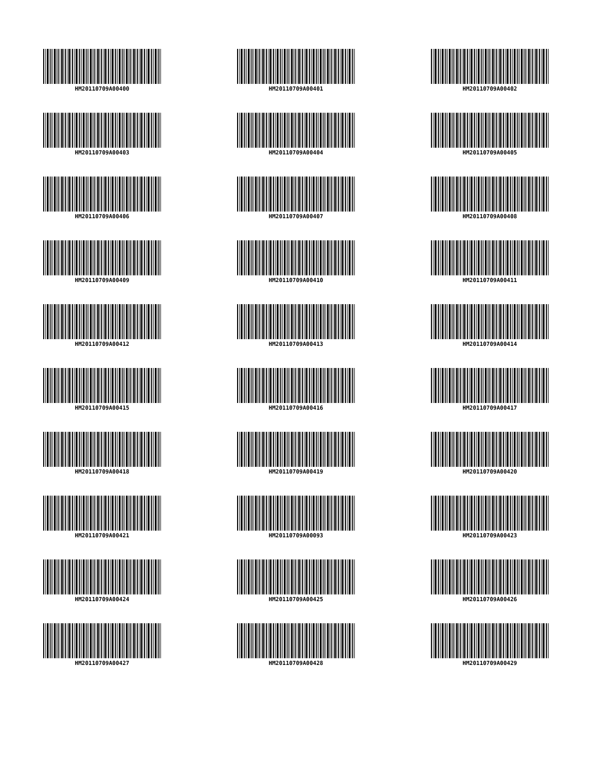HM20110709A00400
HM20110709A00401
HM20110709A00402
HM20110709A00403
HM20110709A00404
HM20110709A00405
HM20110709A00406
HM20110709A00407
HM20110709A00408
HM20110709A00409
HM20110709A00410
HM20110709A00411
HM20110709A00412
HM20110709A00413
HM20110709A00414
HM20110709A00415
HM20110709A00416
HM20110709A00417
HM20110709A00418
HM20110709A00419
HM20110709A00420
HM20110709A00421
HM20110709A00093
HM20110709A00423
HM20110709A00424
HM20110709A00425
HM20110709A00426
HM20110709A00427
HM20110709A00428
HM20110709A00429